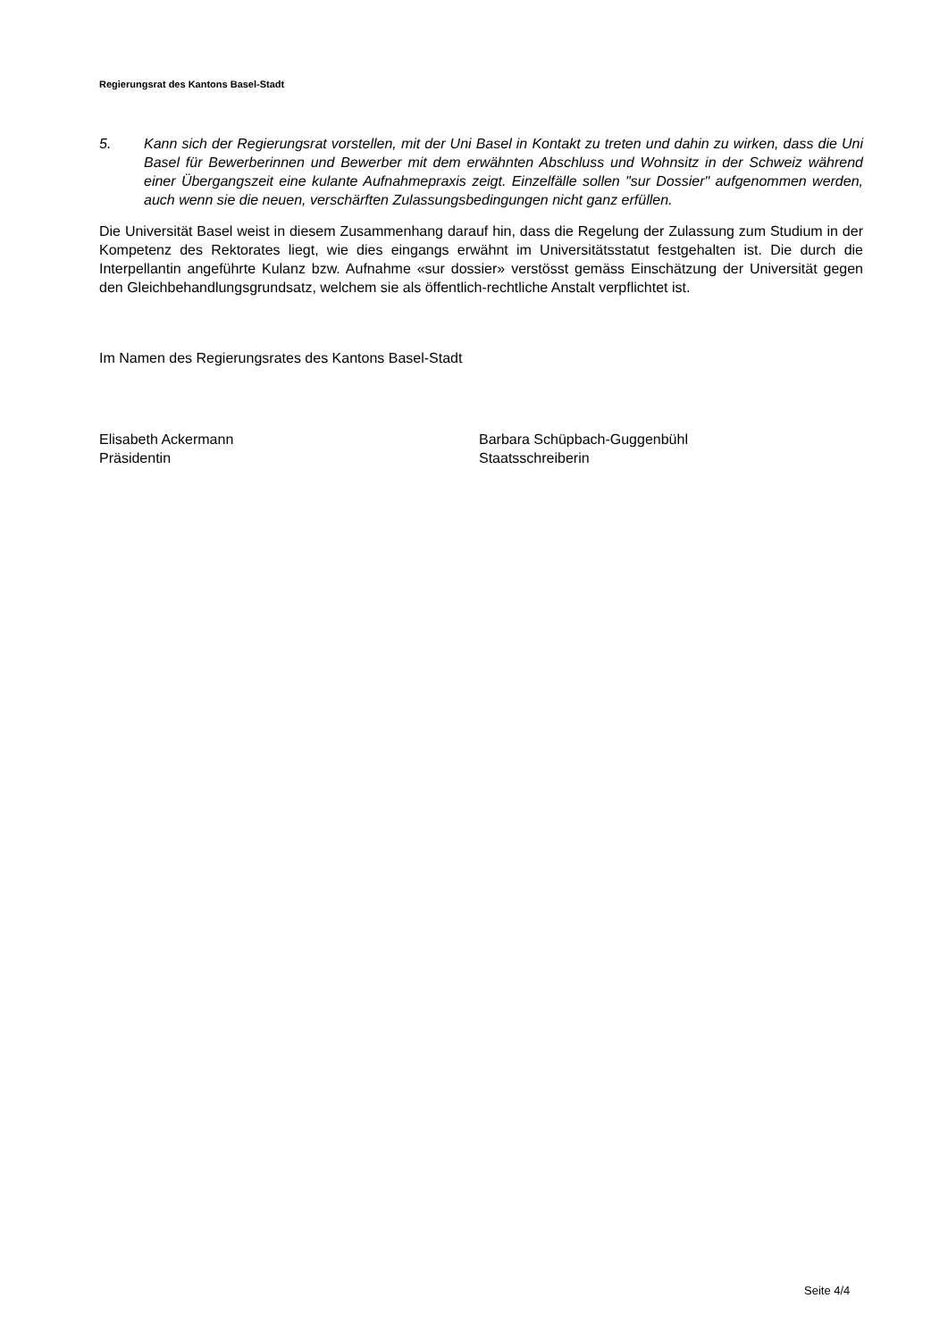Regierungsrat des Kantons Basel-Stadt
5. Kann sich der Regierungsrat vorstellen, mit der Uni Basel in Kontakt zu treten und dahin zu wirken, dass die Uni Basel für Bewerberinnen und Bewerber mit dem erwähnten Abschluss und Wohnsitz in der Schweiz während einer Übergangszeit eine kulante Aufnahmepraxis zeigt. Einzelfälle sollen "sur Dossier" aufgenommen werden, auch wenn sie die neuen, verschärften Zulassungsbedingungen nicht ganz erfüllen.
Die Universität Basel weist in diesem Zusammenhang darauf hin, dass die Regelung der Zulassung zum Studium in der Kompetenz des Rektorates liegt, wie dies eingangs erwähnt im Universitätsstatut festgehalten ist. Die durch die Interpellantin angeführte Kulanz bzw. Aufnahme «sur dossier» verstösst gemäss Einschätzung der Universität gegen den Gleichbehandlungsgrundsatz, welchem sie als öffentlich-rechtliche Anstalt verpflichtet ist.
Im Namen des Regierungsrates des Kantons Basel-Stadt
Elisabeth Ackermann
Präsidentin
Barbara Schüpbach-Guggenbühl
Staatsschreiberin
Seite 4/4